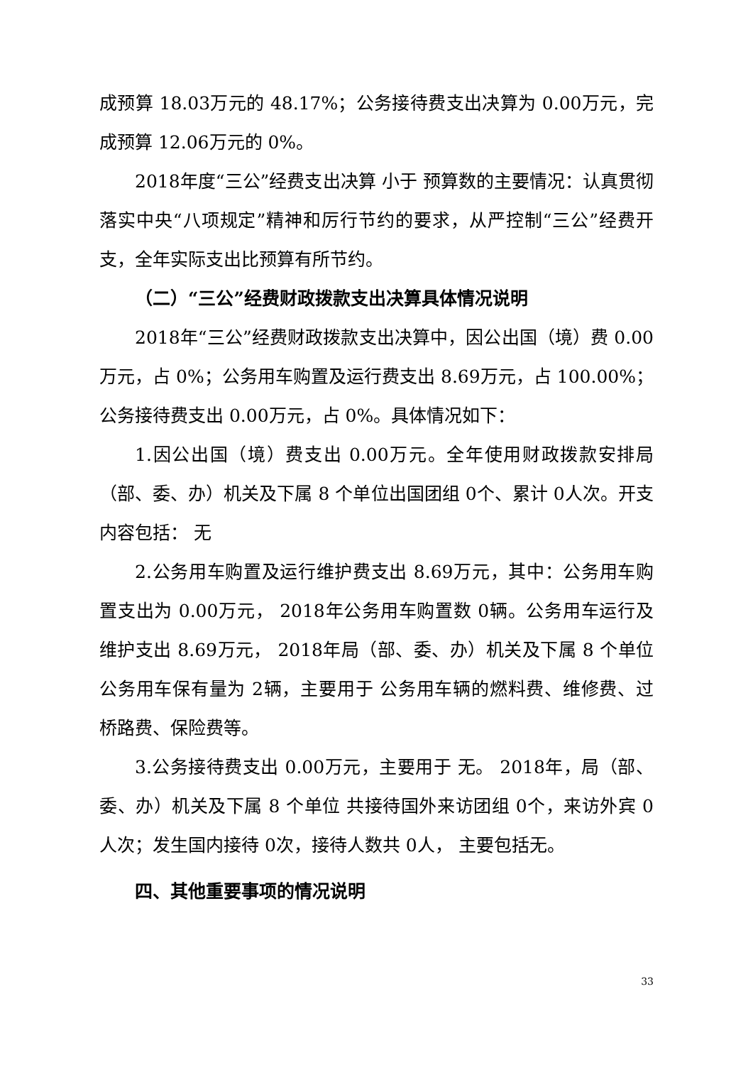成预算 18.03万元的 48.17%；公务接待费支出决算为 0.00万元，完成预算 12.06万元的 0%。
2018年度“三公”经费支出决算 小于 预算数的主要情况：认真贯彻落实中央“八项规定”精神和厉行节约的要求，从严控制“三公”经费开支，全年实际支出比预算有所节约。
（二）“三公”经费财政拨款支出决算具体情况说明
2018年“三公”经费财政拨款支出决算中，因公出国（境）费 0.00万元，占 0%；公务用车购置及运行费支出 8.69万元，占 100.00%；公务接待费支出 0.00万元，占 0%。具体情况如下：
1.因公出国（境）费支出 0.00万元。全年使用财政拨款安排局（部、委、办）机关及下属 8 个单位出国团组 0个、累计 0人次。开支内容包括： 无
2.公务用车购置及运行维护费支出 8.69万元，其中：公务用车购置支出为 0.00万元， 2018年公务用车购置数 0辆。公务用车运行及维护支出 8.69万元， 2018年局（部、委、办）机关及下属 8 个单位 公务用车保有量为 2辆，主要用于 公务用车辆的燃料费、维修费、过桥路费、保险费等。
3.公务接待费支出 0.00万元，主要用于 无。 2018年，局（部、委、办）机关及下属 8 个单位 共接待国外来访团组 0个，来访外宾 0人次；发生国内接待 0次，接待人数共 0人， 主要包括无。
四、其他重要事项的情况说明
33